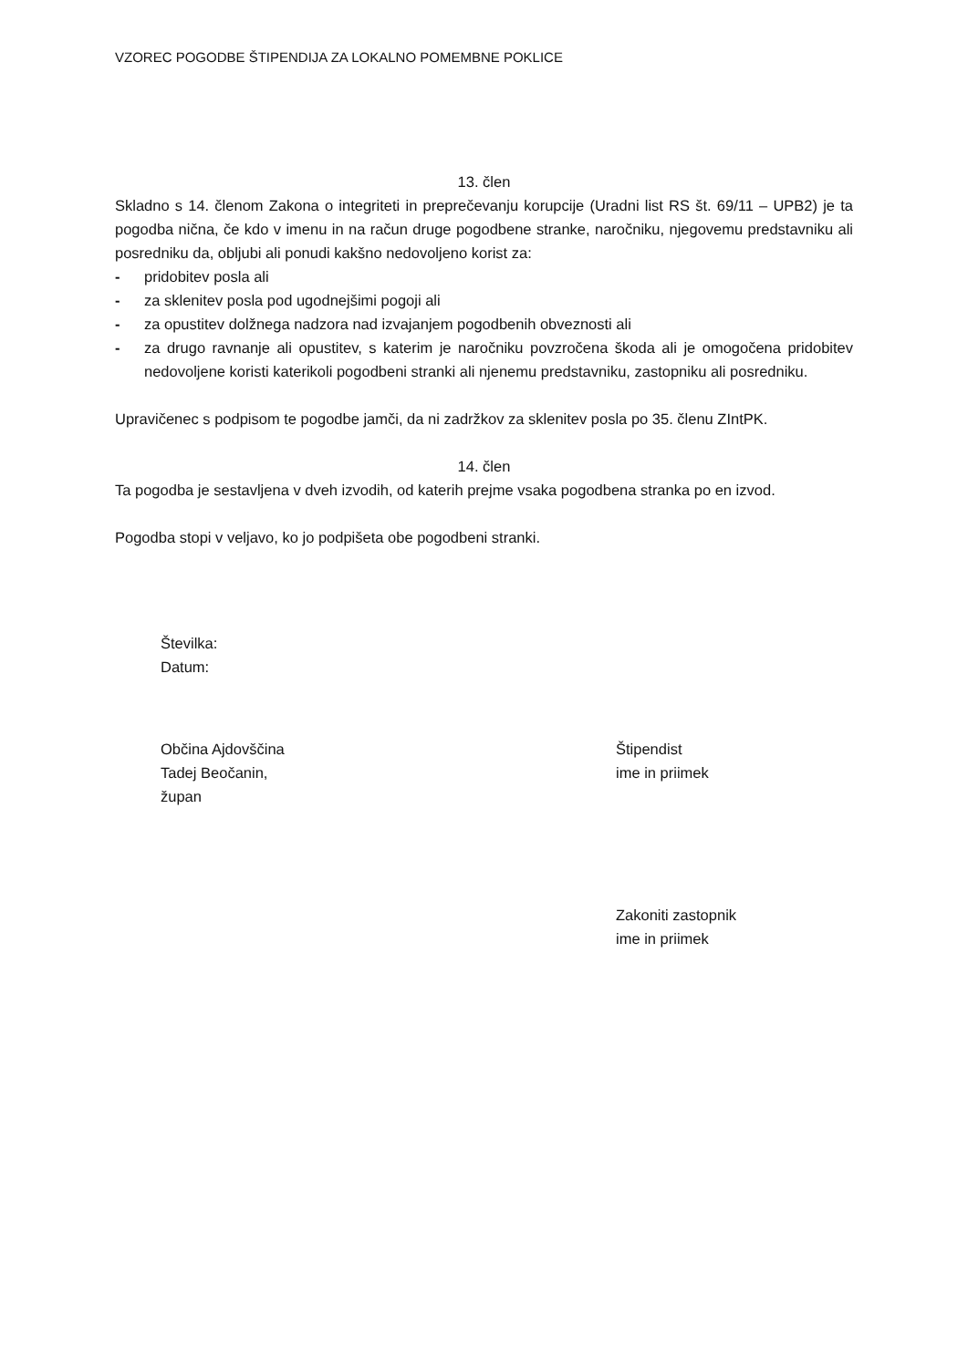VZOREC POGODBE ŠTIPENDIJA ZA LOKALNO POMEMBNE POKLICE
13. člen
Skladno s 14. členom Zakona o integriteti in preprečevanju korupcije (Uradni list RS št. 69/11 – UPB2) je ta pogodba nična, če kdo v imenu in na račun druge pogodbene stranke, naročniku, njegovemu predstavniku ali posredniku da, obljubi ali ponudi kakšno nedovoljeno korist za:
- pridobitev posla ali
- za sklenitev posla pod ugodnejšimi pogoji ali
- za opustitev dolžnega nadzora nad izvajanjem pogodbenih obveznosti ali
- za drugo ravnanje ali opustitev, s katerim je naročniku povzročena škoda ali je omogočena pridobitev nedovoljene koristi katerikoli pogodbeni stranki ali njenemu predstavniku, zastopniku ali posredniku.
Upravičenec s podpisom te pogodbe jamči, da ni zadržkov za sklenitev posla po 35. členu ZIntPK.
14. člen
Ta pogodba je sestavljena v dveh izvodih, od katerih prejme vsaka pogodbena stranka po en izvod.
Pogodba stopi v veljavo, ko jo podpišeta obe pogodbeni stranki.
Številka:
Datum:
Občina Ajdovščina
Tadej Beočanin,
župan
Štipendist
ime in priimek
Zakoniti zastopnik
ime in priimek